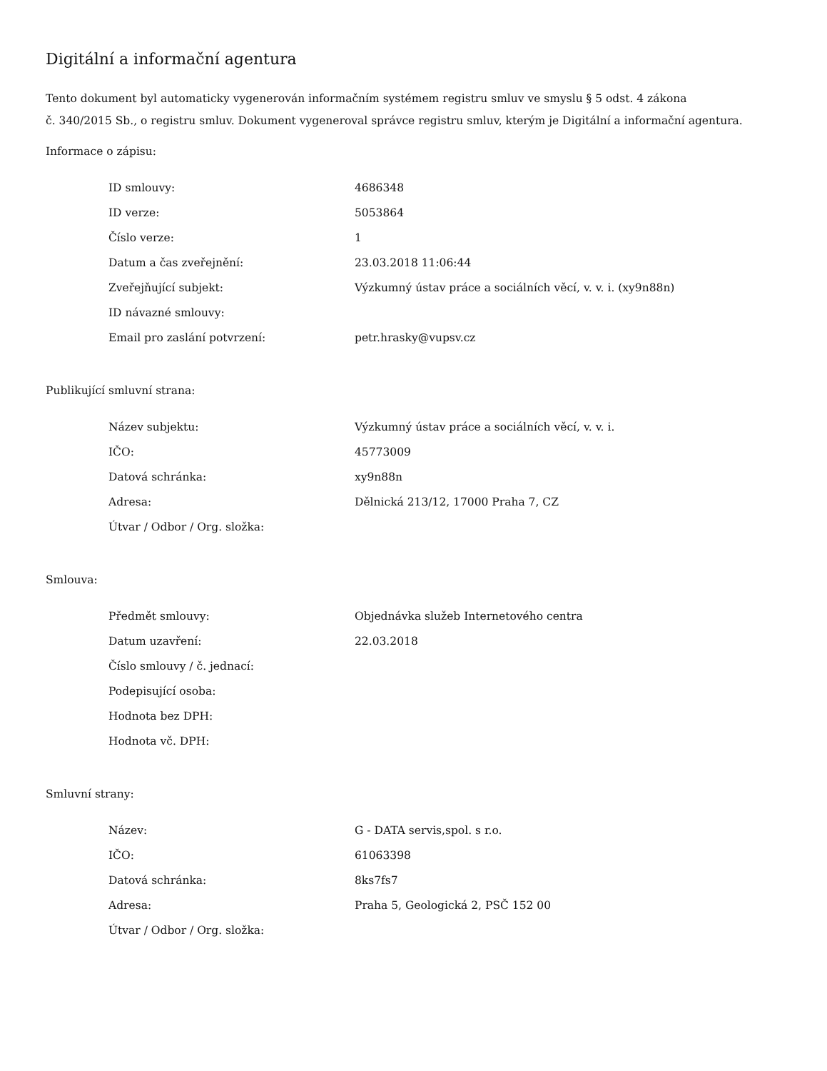Digitální a informační agentura
Tento dokument byl automaticky vygenerován informačním systémem registru smluv ve smyslu § 5 odst. 4 zákona
č. 340/2015 Sb., o registru smluv. Dokument vygeneroval správce registru smluv, kterým je Digitální a informační agentura.
Informace o zápisu:
| ID smlouvy: | 4686348 |
| ID verze: | 5053864 |
| Číslo verze: | 1 |
| Datum a čas zveřejnění: | 23.03.2018 11:06:44 |
| Zveřejňující subjekt: | Výzkumný ústav práce a sociálních věcí, v. v. i. (xy9n88n) |
| ID návazné smlouvy: | |
| Email pro zaslání potvrzení: | petr.hrasky@vupsv.cz |
Publikující smluvní strana:
| Název subjektu: | Výzkumný ústav práce a sociálních věcí, v. v. i. |
| IČO: | 45773009 |
| Datová schránka: | xy9n88n |
| Adresa: | Dělnická 213/12, 17000 Praha 7, CZ |
| Útvar / Odbor / Org. složka: | |
Smlouva:
| Předmět smlouvy: | Objednávka služeb Internetového centra |
| Datum uzavření: | 22.03.2018 |
| Číslo smlouvy / č. jednací: | |
| Podepisující osoba: | |
| Hodnota bez DPH: | |
| Hodnota vč. DPH: | |
Smluvní strany:
| Název: | G - DATA servis,spol. s r.o. |
| IČO: | 61063398 |
| Datová schránka: | 8ks7fs7 |
| Adresa: | Praha 5, Geologická 2, PSČ 152 00 |
| Útvar / Odbor / Org. složka: | |